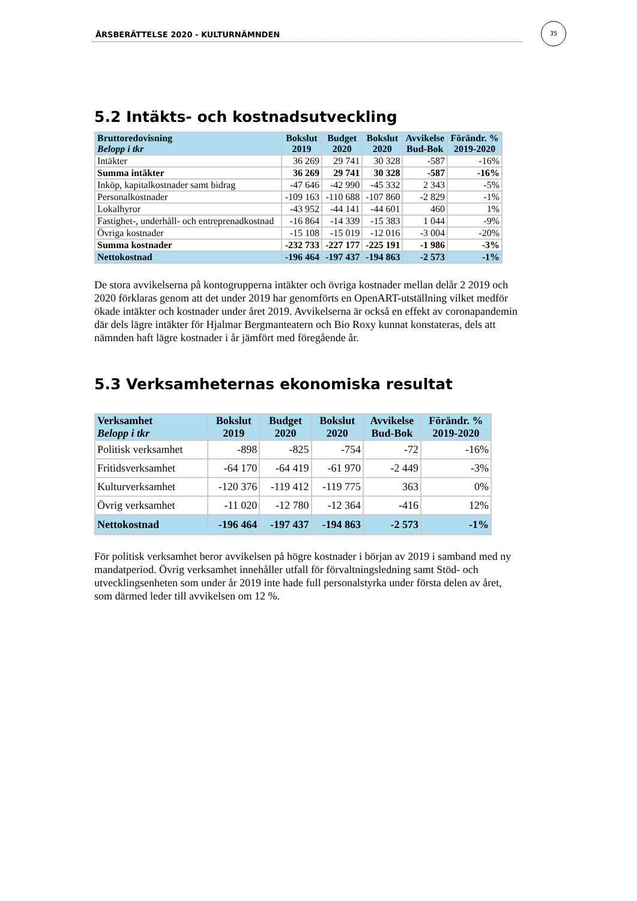ÅRSBERÄTTELSE 2020 - KULTURNÄMNDEN
35
5.2 Intäkts- och kostnadsutveckling
| Bruttoredovisning Belopp i tkr | Bokslut 2019 | Budget 2020 | Bokslut 2020 | Avvikelse Bud-Bok | Förändr. % 2019-2020 |
| --- | --- | --- | --- | --- | --- |
| Intäkter | 36 269 | 29 741 | 30 328 | -587 | -16% |
| Summa intäkter | 36 269 | 29 741 | 30 328 | -587 | -16% |
| Inköp, kapitalkostnader samt bidrag | -47 646 | -42 990 | -45 332 | 2 343 | -5% |
| Personalkostnader | -109 163 | -110 688 | -107 860 | -2 829 | -1% |
| Lokalhyror | -43 952 | -44 141 | -44 601 | 460 | 1% |
| Fastighet-, underhåll- och entreprenadkostnad | -16 864 | -14 339 | -15 383 | 1 044 | -9% |
| Övriga kostnader | -15 108 | -15 019 | -12 016 | -3 004 | -20% |
| Summa kostnader | -232 733 | -227 177 | -225 191 | -1 986 | -3% |
| Nettokostnad | -196 464 | -197 437 | -194 863 | -2 573 | -1% |
De stora avvikelserna på kontogrupperna intäkter och övriga kostnader mellan delår 2 2019 och 2020 förklaras genom att det under 2019 har genomförts en OpenART-utställning vilket medför ökade intäkter och kostnader under året 2019. Avvikelserna är också en effekt av coronapandemin där dels lägre intäkter för Hjalmar Bergmanteatern och Bio Roxy kunnat konstateras, dels att nämnden haft lägre kostnader i år jämfört med föregående år.
5.3 Verksamheternas ekonomiska resultat
| Verksamhet Belopp i tkr | Bokslut 2019 | Budget 2020 | Bokslut 2020 | Avvikelse Bud-Bok | Förändr. % 2019-2020 |
| --- | --- | --- | --- | --- | --- |
| Politisk verksamhet | -898 | -825 | -754 | -72 | -16% |
| Fritidsverksamhet | -64 170 | -64 419 | -61 970 | -2 449 | -3% |
| Kulturverksamhet | -120 376 | -119 412 | -119 775 | 363 | 0% |
| Övrig verksamhet | -11 020 | -12 780 | -12 364 | -416 | 12% |
| Nettokostnad | -196 464 | -197 437 | -194 863 | -2 573 | -1% |
För politisk verksamhet beror avvikelsen på högre kostnader i början av 2019 i samband med ny mandatperiod. Övrig verksamhet innehåller utfall för förvaltningsledning samt Stöd- och utvecklingsenheten som under år 2019 inte hade full personalstyrka under första delen av året, som därmed leder till avvikelsen om 12 %.